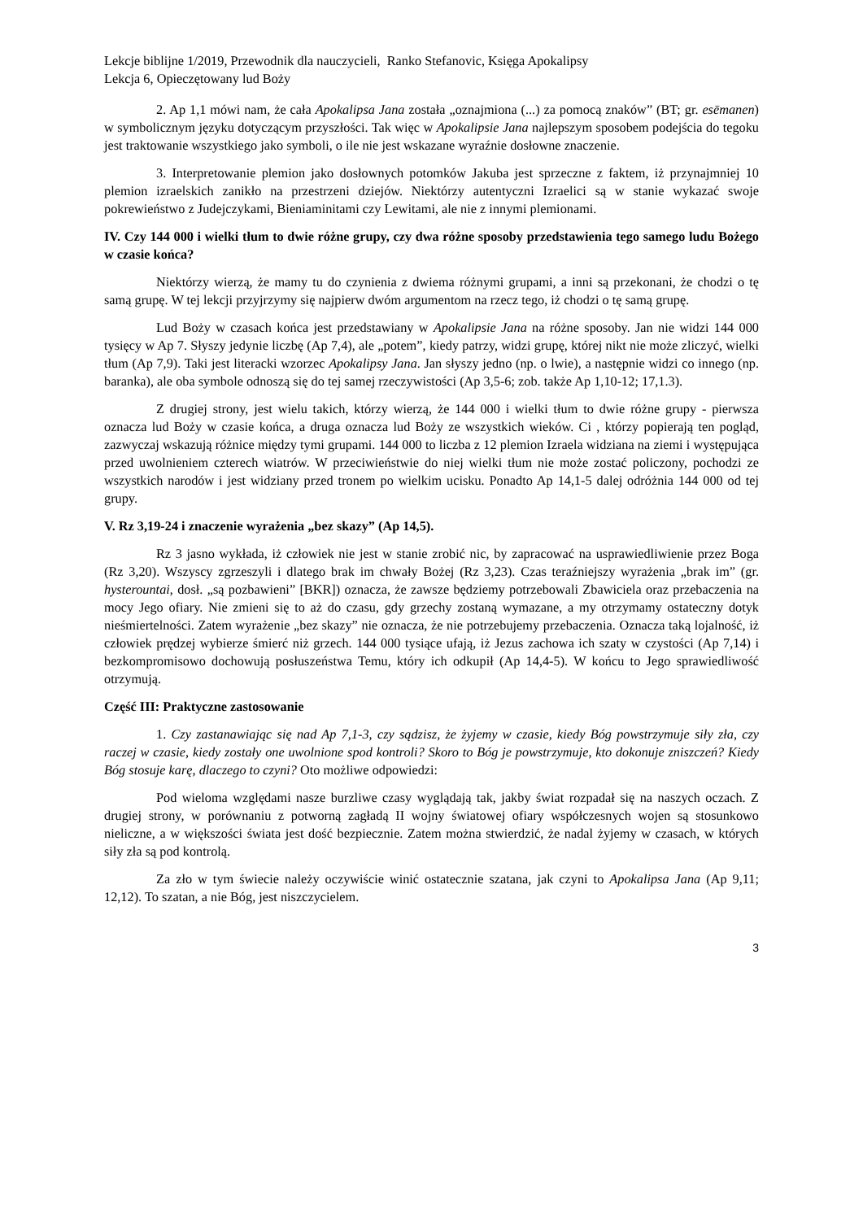Lekcje biblijne 1/2019, Przewodnik dla nauczycieli, Ranko Stefanovic, Księga Apokalipsy
Lekcja 6, Opieczętowany lud Boży
2. Ap 1,1 mówi nam, że cała Apokalipsa Jana została „oznajmiona (...) za pomocą znaków” (BT; gr. esēmanen) w symbolicznym języku dotyczącym przyszłości. Tak więc w Apokalipsie Jana najlepszym sposobem podejścia do tegoku jest traktowanie wszystkiego jako symboli, o ile nie jest wskazane wyraźnie dosłowne znaczenie.
3. Interpretowanie plemion jako dosłownych potomków Jakuba jest sprzeczne z faktem, iż przynajmniej 10 plemion izraelskich zanikło na przestrzeni dziejów. Niektórzy autentyczni Izraelici są w stanie wykazać swoje pokrewieństwo z Judejczykami, Bieniaminitami czy Lewitami, ale nie z innymi plemionami.
IV. Czy 144 000 i wielki tłum to dwie różne grupy, czy dwa różne sposoby przedstawienia tego samego ludu Bożego w czasie końca?
Niektórzy wierzą, że mamy tu do czynienia z dwiema różnymi grupami, a inni są przekonani, że chodzi o tę samą grupę. W tej lekcji przyjrzymy się najpierw dwóm argumentom na rzecz tego, iż chodzi o tę samą grupę.
Lud Boży w czasach końca jest przedstawiany w Apokalipsie Jana na różne sposoby. Jan nie widzi 144 000 tysięcy w Ap 7. Słyszy jedynie liczbę (Ap 7,4), ale „potem”, kiedy patrzy, widzi grupę, której nikt nie może zliczyć, wielki tłum (Ap 7,9). Taki jest literacki wzorzec Apokalipsy Jana. Jan słyszy jedno (np. o lwie), a następnie widzi co innego (np. baranka), ale oba symbole odnoszą się do tej samej rzeczywistości (Ap 3,5-6; zob. także Ap 1,10-12; 17,1.3).
Z drugiej strony, jest wielu takich, którzy wierzą, że 144 000 i wielki tłum to dwie różne grupy - pierwsza oznacza lud Boży w czasie końca, a druga oznacza lud Boży ze wszystkich wieków. Ci , którzy popierają ten pogląd, zazwyczaj wskazują różnice między tymi grupami. 144 000 to liczba z 12 plemion Izraela widziana na ziemi i występująca przed uwolnieniem czterech wiatrów. W przeciwieństwie do niej wielki tłum nie może zostać policzony, pochodzi ze wszystkich narodów i jest widziany przed tronem po wielkim ucisku. Ponadto Ap 14,1-5 dalej odróżnia 144 000 od tej grupy.
V. Rz 3,19-24 i znaczenie wyrażenia „bez skazy” (Ap 14,5).
Rz 3 jasno wykłada, iż człowiek nie jest w stanie zrobić nic, by zapracować na usprawiedliwienie przez Boga (Rz 3,20). Wszyscy zgrzeszyli i dlatego brak im chwały Bożej (Rz 3,23). Czas teraźniejszy wyrażenia „brak im” (gr. hysterountai, dosł. „są pozbawieni” [BKR]) oznacza, że zawsze będziemy potrzebowali Zbawiciela oraz przebaczenia na mocy Jego ofiary. Nie zmieni się to aż do czasu, gdy grzechy zostaną wymazane, a my otrzymamy ostateczny dotyk nieśmiertelności. Zatem wyrażenie „bez skazy” nie oznacza, że nie potrzebujemy przebaczenia. Oznacza taką lojalność, iż człowiek prędzej wybierze śmierć niż grzech. 144 000 tysiące ufają, iż Jezus zachowa ich szaty w czystości (Ap 7,14) i bezkompromisowo dochowują posłuszeństwa Temu, który ich odkupił (Ap 14,4-5). W końcu to Jego sprawiedliwość otrzymują.
Część III: Praktyczne zastosowanie
1. Czy zastanawiając się nad Ap 7,1-3, czy sądzisz, że żyjemy w czasie, kiedy Bóg powstrzymuje siły zła, czy raczej w czasie, kiedy zostały one uwolnione spod kontroli? Skoro to Bóg je powstrzymuje, kto dokonuje zniszczeń? Kiedy Bóg stosuje karę, dlaczego to czyni? Oto możliwe odpowiedzi:
Pod wieloma względami nasze burzliwe czasy wyglądają tak, jakby świat rozpadał się na naszych oczach. Z drugiej strony, w porównaniu z potworną zagładą II wojny światowej ofiary współczesnych wojen są stosunkowo nieliczne, a w większości świata jest dość bezpiecznie. Zatem można stwierdzić, że nadal żyjemy w czasach, w których siły zła są pod kontrolą.
Za zło w tym świecie należy oczywiście winić ostatecznie szatana, jak czyni to Apokalipsa Jana (Ap 9,11; 12,12). To szatan, a nie Bóg, jest niszczycielem.
3